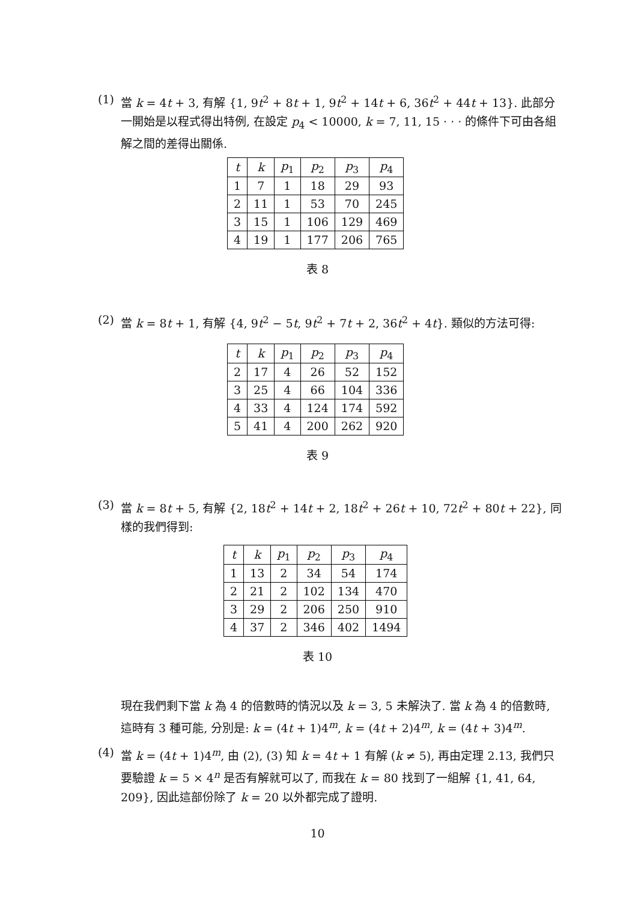(1)
當 k = 4t + 3, 有解 {1, 9t<sup>2</sup> + 8t + 1, 9t<sup>2</sup> + 14t + 6, 36t<sup>2</sup> + 44t + 13}. 此部分一開始是以程式得出特例, 在設定 p<sub>4</sub> < 10000, k = 7, 11, 15 · · · 的條件下可由各組解之間的差得出關係.
| t | k | p<sub>1</sub> | p<sub>2</sub> | p<sub>3</sub> | p<sub>4</sub> |
| --- | --- | --- | --- | --- | --- |
| 1 | 7 | 1 | 18 | 29 | 93 |
| 2 | 11 | 1 | 53 | 70 | 245 |
| 3 | 15 | 1 | 106 | 129 | 469 |
| 4 | 19 | 1 | 177 | 206 | 765 |
表 8
(2)
當 k = 8t + 1, 有解 {4, 9t<sup>2</sup> − 5t, 9t<sup>2</sup> + 7t + 2, 36t<sup>2</sup> + 4t}. 類似的方法可得:
| t | k | p<sub>1</sub> | p<sub>2</sub> | p<sub>3</sub> | p<sub>4</sub> |
| --- | --- | --- | --- | --- | --- |
| 2 | 17 | 4 | 26 | 52 | 152 |
| 3 | 25 | 4 | 66 | 104 | 336 |
| 4 | 33 | 4 | 124 | 174 | 592 |
| 5 | 41 | 4 | 200 | 262 | 920 |
表 9
(3)
當 k = 8t + 5, 有解 {2, 18t<sup>2</sup> + 14t + 2, 18t<sup>2</sup> + 26t + 10, 72t<sup>2</sup> + 80t + 22}, 同樣的我們得到:
| t | k | p<sub>1</sub> | p<sub>2</sub> | p<sub>3</sub> | p<sub>4</sub> |
| --- | --- | --- | --- | --- | --- |
| 1 | 13 | 2 | 34 | 54 | 174 |
| 2 | 21 | 2 | 102 | 134 | 470 |
| 3 | 29 | 2 | 206 | 250 | 910 |
| 4 | 37 | 2 | 346 | 402 | 1494 |
表 10
現在我們剩下當 k 為 4 的倍數時的情況以及 k = 3, 5 未解決了. 當 k 為 4 的倍數時, 這時有 3 種可能, 分別是: k = (4t + 1)4<sup>m</sup>, k = (4t + 2)4<sup>m</sup>, k = (4t + 3)4<sup>m</sup>.
(4)
當 k = (4t + 1)4<sup>m</sup>, 由 (2), (3) 知 k = 4t + 1 有解 (k ≠ 5), 再由定理 2.13, 我們只要驗證 k = 5 × 4<sup>n</sup> 是否有解就可以了, 而我在 k = 80 找到了一組解 {1, 41, 64, 209}, 因此這部份除了 k = 20 以外都完成了證明.
10